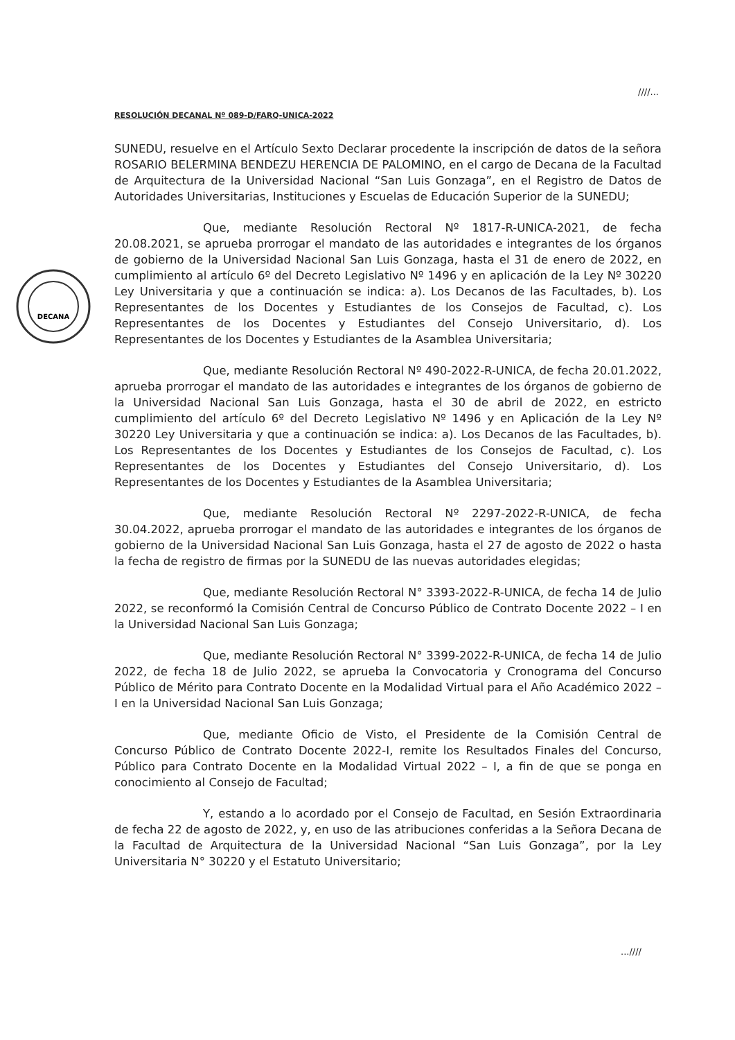////...
DECANA
RESOLUCIÓN DECANAL Nº 089-D/FARQ-UNICA-2022
SUNEDU, resuelve en el Artículo Sexto Declarar procedente la inscripción de datos de la señora ROSARIO BELERMINA BENDEZU HERENCIA DE PALOMINO, en el cargo de Decana de la Facultad de Arquitectura de la Universidad Nacional “San Luis Gonzaga”, en el Registro de Datos de Autoridades Universitarias, Instituciones y Escuelas de Educación Superior de la SUNEDU;
Que, mediante Resolución Rectoral Nº 1817-R-UNICA-2021, de fecha 20.08.2021, se aprueba prorrogar el mandato de las autoridades e integrantes de los órganos de gobierno de la Universidad Nacional San Luis Gonzaga, hasta el 31 de enero de 2022, en cumplimiento al artículo 6º del Decreto Legislativo Nº 1496 y en aplicación de la Ley Nº 30220 Ley Universitaria y que a continuación se indica: a). Los Decanos de las Facultades, b). Los Representantes de los Docentes y Estudiantes de los Consejos de Facultad, c). Los Representantes de los Docentes y Estudiantes del Consejo Universitario, d). Los Representantes de los Docentes y Estudiantes de la Asamblea Universitaria;
Que, mediante Resolución Rectoral Nº 490-2022-R-UNICA, de fecha 20.01.2022, aprueba prorrogar el mandato de las autoridades e integrantes de los órganos de gobierno de la Universidad Nacional San Luis Gonzaga, hasta el 30 de abril de 2022, en estricto cumplimiento del artículo 6º del Decreto Legislativo Nº 1496 y en Aplicación de la Ley Nº 30220 Ley Universitaria y que a continuación se indica: a). Los Decanos de las Facultades, b). Los Representantes de los Docentes y Estudiantes de los Consejos de Facultad, c). Los Representantes de los Docentes y Estudiantes del Consejo Universitario, d). Los Representantes de los Docentes y Estudiantes de la Asamblea Universitaria;
Que, mediante Resolución Rectoral Nº 2297-2022-R-UNICA, de fecha 30.04.2022, aprueba prorrogar el mandato de las autoridades e integrantes de los órganos de gobierno de la Universidad Nacional San Luis Gonzaga, hasta el 27 de agosto de 2022 o hasta la fecha de registro de firmas por la SUNEDU de las nuevas autoridades elegidas;
Que, mediante Resolución Rectoral N° 3393-2022-R-UNICA, de fecha 14 de Julio 2022, se reconformó la Comisión Central de Concurso Público de Contrato Docente 2022 – I en la Universidad Nacional San Luis Gonzaga;
Que, mediante Resolución Rectoral N° 3399-2022-R-UNICA, de fecha 14 de Julio 2022, de fecha 18 de Julio 2022, se aprueba la Convocatoria y Cronograma del Concurso Público de Mérito para Contrato Docente en la Modalidad Virtual para el Año Académico 2022 – I en la Universidad Nacional San Luis Gonzaga;
Que, mediante Oficio de Visto, el Presidente de la Comisión Central de Concurso Público de Contrato Docente 2022-I, remite los Resultados Finales del Concurso, Público para Contrato Docente en la Modalidad Virtual 2022 – I, a fin de que se ponga en conocimiento al Consejo de Facultad;
Y, estando a lo acordado por el Consejo de Facultad, en Sesión Extraordinaria de fecha 22 de agosto de 2022, y, en uso de las atribuciones conferidas a la Señora Decana de la Facultad de Arquitectura de la Universidad Nacional “San Luis Gonzaga”, por la Ley Universitaria N° 30220 y el Estatuto Universitario;
...////